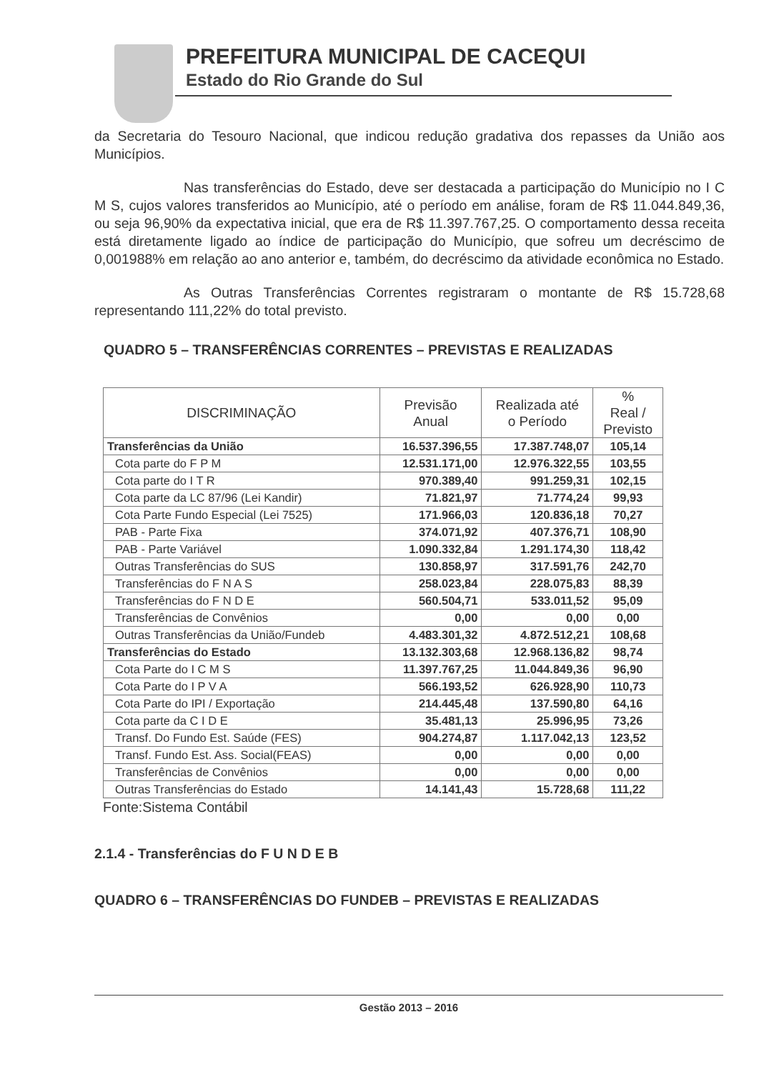PREFEITURA MUNICIPAL DE CACEQUI
Estado do Rio Grande do Sul
da Secretaria do Tesouro Nacional, que indicou redução gradativa dos repasses da União aos Municípios.
Nas transferências do Estado, deve ser destacada a participação do Município no I C M S, cujos valores transferidos ao Município, até o período em análise, foram de R$ 11.044.849,36, ou seja 96,90% da expectativa inicial, que era de R$ 11.397.767,25. O comportamento dessa receita está diretamente ligado ao índice de participação do Município, que sofreu um decréscimo de 0,001988% em relação ao ano anterior e, também, do decréscimo da atividade econômica no Estado.
As Outras Transferências Correntes registraram o montante de R$ 15.728,68 representando 111,22% do total previsto.
QUADRO 5 – TRANSFERÊNCIAS CORRENTES – PREVISTAS E REALIZADAS
| DISCRIMINAÇÃO | Previsão Anual | Realizada até o Período | % Real / Previsto |
| --- | --- | --- | --- |
| Transferências da União | 16.537.396,55 | 17.387.748,07 | 105,14 |
| Cota parte do F P M | 12.531.171,00 | 12.976.322,55 | 103,55 |
| Cota parte do I T R | 970.389,40 | 991.259,31 | 102,15 |
| Cota parte da LC 87/96 (Lei Kandir) | 71.821,97 | 71.774,24 | 99,93 |
| Cota Parte Fundo Especial (Lei 7525) | 171.966,03 | 120.836,18 | 70,27 |
| PAB - Parte Fixa | 374.071,92 | 407.376,71 | 108,90 |
| PAB - Parte Variável | 1.090.332,84 | 1.291.174,30 | 118,42 |
| Outras Transferências do SUS | 130.858,97 | 317.591,76 | 242,70 |
| Transferências do F N A S | 258.023,84 | 228.075,83 | 88,39 |
| Transferências do F N D E | 560.504,71 | 533.011,52 | 95,09 |
| Transferências de Convênios | 0,00 | 0,00 | 0,00 |
| Outras Transferências da União/Fundeb | 4.483.301,32 | 4.872.512,21 | 108,68 |
| Transferências do Estado | 13.132.303,68 | 12.968.136,82 | 98,74 |
| Cota Parte do I C M S | 11.397.767,25 | 11.044.849,36 | 96,90 |
| Cota Parte do I P V A | 566.193,52 | 626.928,90 | 110,73 |
| Cota Parte do IPI / Exportação | 214.445,48 | 137.590,80 | 64,16 |
| Cota parte da C I D E | 35.481,13 | 25.996,95 | 73,26 |
| Transf. Do Fundo Est. Saúde (FES) | 904.274,87 | 1.117.042,13 | 123,52 |
| Transf. Fundo Est. Ass. Social(FEAS) | 0,00 | 0,00 | 0,00 |
| Transferências de Convênios | 0,00 | 0,00 | 0,00 |
| Outras Transferências do Estado | 14.141,43 | 15.728,68 | 111,22 |
Fonte:Sistema Contábil
2.1.4 - Transferências do F U N D E B
QUADRO 6 – TRANSFERÊNCIAS DO FUNDEB – PREVISTAS E REALIZADAS
Gestão 2013 – 2016